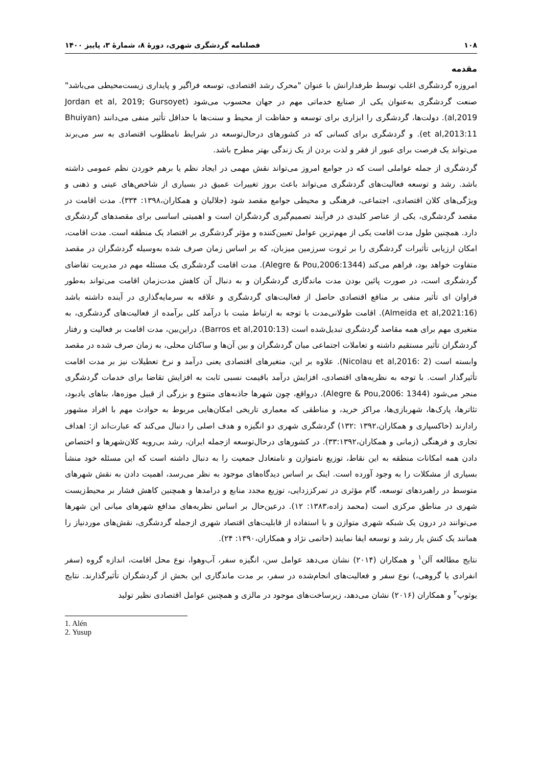۱۰۸ فصلنامه گردشگری شهری، دورهٔ ۸، شمارهٔ ۳، پاییز ۱۴۰۰
مقدمه
امروزه گردشگری اغلب توسط طرفدارانش با عنوان "محرک رشد اقتصادی، توسعه فراگیر و پایداری زیست‌محیطی می‌باشد" صنعت گردشگری به‌عنوان یکی از صنایع خدماتی مهم در جهان محسوب می‌شود (Jordan et al, 2019; Gursoyet al,2019). دولت‌ها، گردشگری را ابزاری برای توسعه و حفاظت از محیط و سنت‌ها با حداقل تأثیر منفی می‌دانند (Bhuiyan et al,2013:11). و گردشگری برای کسانی که در کشورهای درحال‌توسعه در شرایط نامطلوب اقتصادی به سر می‌برند می‌تواند یک فرصت برای عبور از فقر و لذت بردن از یک زندگی بهتر مطرح باشد.
گردشگری از جمله عواملی است که در جوامع امروز می‌تواند نقش مهمی در ایجاد نظم یا برهم خوردن نظم عمومی داشته باشد. رشد و توسعه فعالیت‌های گردشگری می‌تواند باعث بروز تغییرات عمیق در بسیاری از شاخص‌های عینی و ذهنی و ویژگی‌های کلان اقتصادی، اجتماعی، فرهنگی و محیطی جوامع مقصد شود (جلالیان و همکاران،۱۳۹۸: ۳۳۴). مدت اقامت در مقصد گردشگری، یکی از عناصر کلیدی در فرآیند تصمیم‌گیری گردشگران است و اهمیتی اساسی برای مقصدهای گردشگری دارد. همچنین طول مدت اقامت یکی از مهم‌ترین عوامل تعیین‌کننده و مؤثر گردشگری بر اقتصاد یک منطقه است. مدت اقامت، امکان ارزیابی تأثیرات گردشگری را بر ثروت سرزمین میزبان، که بر اساس زمان صرف شده به‌وسیله گردشگران در مقصد متفاوت خواهد بود، فراهم می‌کند (Alegre & Pou,2006:1344). مدت اقامت گردشگری یک مسئله مهم در مدیریت تقاضای گردشگری است، در صورت پائین بودن مدت ماندگاری گردشگران و به دنبال آن کاهش مدت‌زمان اقامت می‌تواند به‌طور فراوان ای تأثیر منفی بر منافع اقتصادی حاصل از فعالیت‌های گردشگری و علاقه به سرمایه‌گذاری در آینده داشته باشد (Almeida et al,2021:16). اقامت طولانی‌مدت با توجه به ارتباط مثبت با درآمد کلی برآمده از فعالیت‌های گردشگری، به متغیری مهم برای همه مقاصد گردشگری تبدیل‌شده است (Barros et al,2010:13). دراین‌بین، مدت اقامت بر فعالیت و رفتار گردشگران تأثیر مستقیم داشته و تعاملات اجتماعی میان گردشگران و بین آن‌ها و ساکنان محلی، به زمان صرف شده در مقصد وابسته است (Nicolau et al,2016: 2). علاوه بر این، متغیرهای اقتصادی یعنی درآمد و نرخ تعطیلات نیز بر مدت اقامت تأثیرگذار است. با توجه به نظریه‌های اقتصادی، افزایش درآمد باقیمت نسبی ثابت به افزایش تقاضا برای خدمات گردشگری منجر می‌شود (Alegre & Pou,2006: 1344). درواقع، چون شهرها جاذبه‌های متنوع و بزرگی از قبیل موزه‌ها، بناهای یادبود، تئاترها، پارک‌ها، شهربازی‌ها، مراکز خرید، و مناطقی که معماری تاریخی امکان‌هایی مربوط به حوادث مهم با افراد مشهور رادارند (خاکسپاری و همکاران،۱۳۹۲ :۱۳۲) گردشگری شهری دو انگیزه و هدف اصلی را دنبال می‌کند که عبارت‌اند از: اهداف تجاری و فرهنگی (زمانی و همکاران،۳۳:۱۳۹۲). در کشورهای درحال‌توسعه ازجمله ایران، رشد بی‌رویه کلان‌شهرها و اختصاص دادن همه امکانات منطقه به این نقاط، توزیع نامتوازن و نامتعادل جمعیت را به دنبال داشته است که این مسئله خود منشأ بسیاری از مشکلات را به وجود آورده است. اینک بر اساس دیدگاه‌های موجود به نظر می‌رسد، اهمیت دادن به نقش شهرهای متوسط در راهبردهای توسعه، گام مؤثری در تمرکززدایی، توزیع مجدد منابع و درامدها و همچنین کاهش فشار بر محیط‌زیست شهری در مناطق مرکزی است (محمد زاده،۱۳۸۳: ۱۲). درعین‌حال بر اساس نظریه‌های مدافع شهرهای میانی این شهرها می‌توانند در درون یک شبکه شهری متوازن و با استفاده از قابلیت‌های اقتصاد شهری ازجمله گردشگری، نقش‌های موردنیاز را همانند یک کنش یار رشد و توسعه ایفا نمایند (حاتمی نژاد و همکاران،۱۳۹۰: ۲۴).
نتایج مطالعه آلن<sup>۱</sup> و همکاران (۲۰۱۴) نشان می‌دهد عوامل سن، انگیزه سفر، آب‌وهوا، نوع محل اقامت، اندازه گروه (سفر انفرادی یا گروهی،) نوع سفر و فعالیت‌های انجام‌شده در سفر، بر مدت ماندگاری این بخش از گردشگران تأثیرگذارند. نتایج یوثوپ<sup>۲</sup> و همکاران (۲۰۱۶) نشان می‌دهد، زیرساخت‌های موجود در مالزی و همچنین عوامل اقتصادی نظیر تولید
1. Alén
2. Yusup